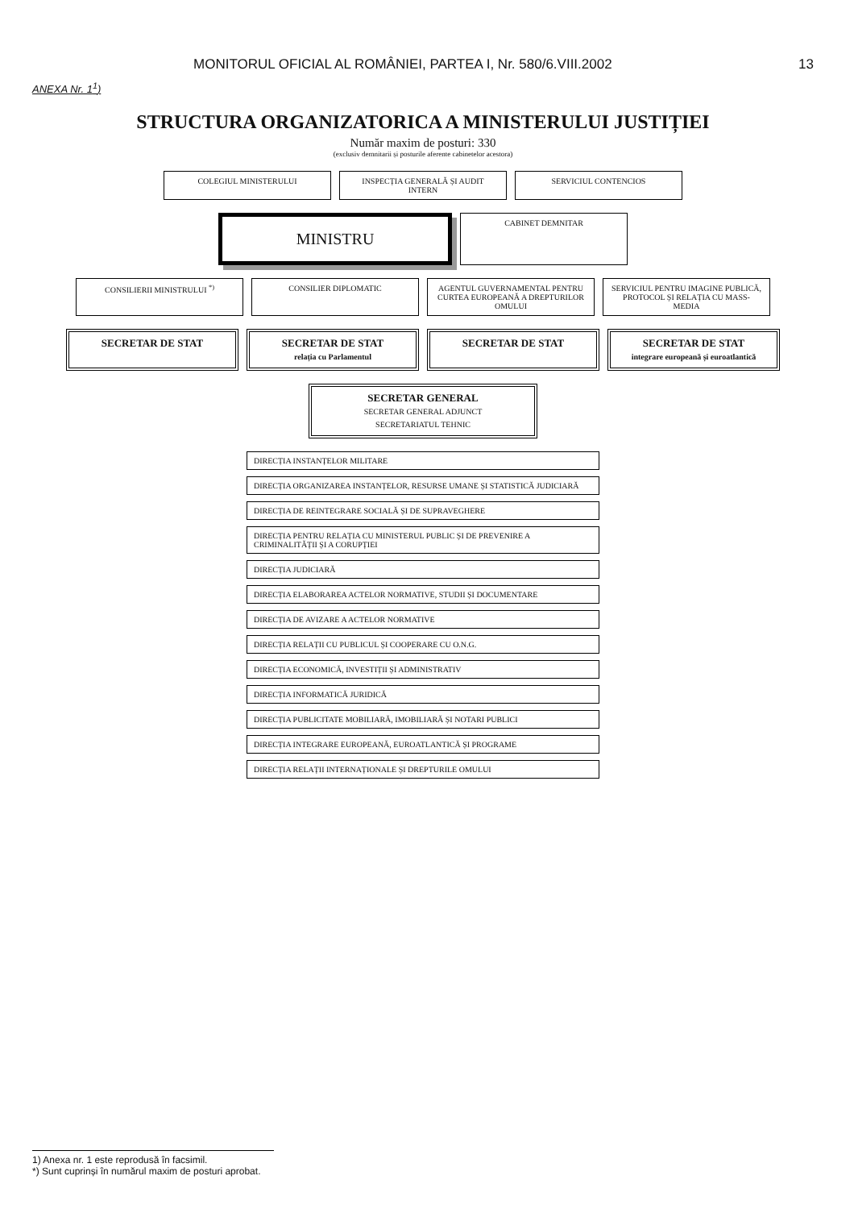MONITORUL OFICIAL AL ROMÂNIEI, PARTEA I, Nr. 580/6.VIII.2002 13
ANEXA Nr. 1<sup>1</sup>)
STRUCTURA ORGANIZATORICA A MINISTERULUI JUSTIȚIEI
Număr maxim de posturi: 330
(exclusiv demnitarii și posturile aferente cabinetelor acestora)
COLEGIUL MINISTERULUI INSPECȚIA GENERALĂ ȘI AUDIT INTERN
SERVICIUL CONTENCIOS
MINISTRU
CABINET DEMNITAR
CONSILIERII MINISTRULUI <sup>*)</sup> CONSILIER DIPLOMATIC AGENTUL GUVERNAMENTAL PENTRU CURTEA EUROPEANĂ A DREPTURILOR OMULUI
SERVICIUL PENTRU IMAGINE PUBLICĂ, PROTOCOL ȘI RELAȚIA CU MASS-MEDIA
SECRETAR DE STAT SECRETAR DE STAT
relația cu Parlamentul
SECRETAR DE STAT SECRETAR DE STAT
integrare europeană și euroatlantică
SECRETAR GENERAL
SECRETAR GENERAL ADJUNCT
SECRETARIATUL TEHNIC
DIRECȚIA INSTANȚELOR MILITARE
DIRECȚIA ORGANIZAREA INSTANȚELOR, RESURSE UMANE ȘI STATISTICĂ JUDICIARĂ
DIRECȚIA DE REINTEGRARE SOCIALĂ ȘI DE SUPRAVEGHERE
DIRECȚIA PENTRU RELAȚIA CU MINISTERUL PUBLIC ȘI DE PREVENIRE A CRIMINALITĂȚII ȘI A CORUPȚIEI
DIRECȚIA JUDICIARĂ
DIRECȚIA ELABORAREA ACTELOR NORMATIVE, STUDII ȘI DOCUMENTARE
DIRECȚIA DE AVIZARE A ACTELOR NORMATIVE
DIRECȚIA RELAȚII CU PUBLICUL ȘI COOPERARE CU O.N.G.
DIRECȚIA ECONOMICĂ, INVESTIȚII ȘI ADMINISTRATIV
DIRECȚIA INFORMATICĂ JURIDICĂ
DIRECȚIA PUBLICITATE MOBILIARĂ, IMOBILIARĂ ȘI NOTARI PUBLICI
DIRECȚIA INTEGRARE EUROPEANĂ, EUROATLANTICĂ ȘI PROGRAME
DIRECȚIA RELAȚII INTERNAȚIONALE ȘI DREPTURILE OMULUI
1) Anexa nr. 1 este reprodusă în facsimil.
*) Sunt cuprinși în numărul maxim de posturi aprobat.